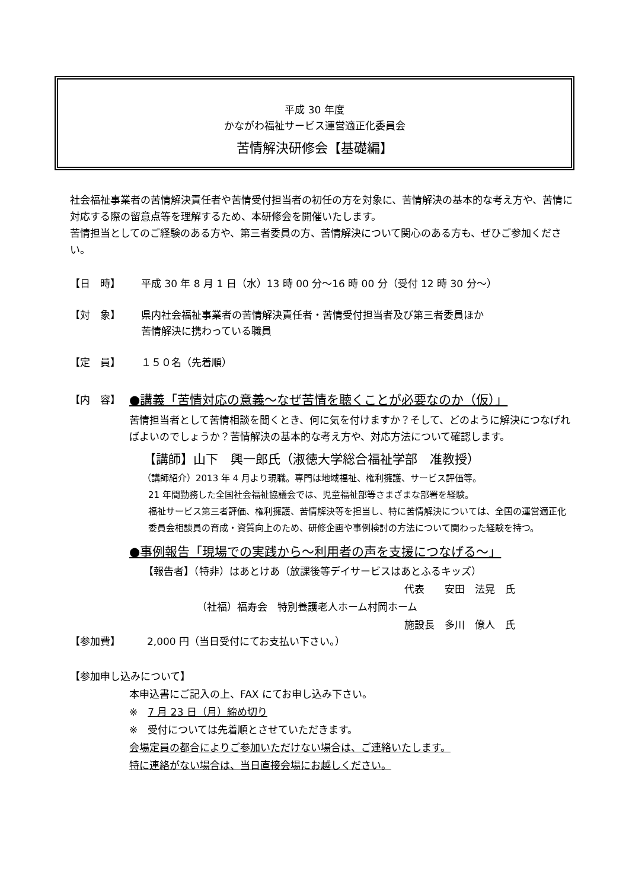平成 30 年度
かながわ福祉サービス運営適正化委員会
苦情解決研修会【基礎編】
社会福祉事業者の苦情解決責任者や苦情受付担当者の初任の方を対象に、苦情解決の基本的な考え方や、苦情に対応する際の留意点等を理解するため、本研修会を開催いたします。
苦情担当としてのご経験のある方や、第三者委員の方、苦情解決について関心のある方も、ぜひご参加ください。
【日　時】 平成 30 年 8 月 1 日（水）13 時 00 分～16 時 00 分（受付 12 時 30 分～）
【対　象】 県内社会福祉事業者の苦情解決責任者・苦情受付担当者及び第三者委員ほか
苦情解決に携わっている職員
【定　員】 １５０名（先着順）
【内　容】 ●講義「苦情対応の意義～なぜ苦情を聴くことが必要なのか（仮）」
苦情担当者として苦情相談を聞くとき、何に気を付けますか？そして、どのように解決につなげればよいのでしょうか？苦情解決の基本的な考え方や、対応方法について確認します。
【講師】山下　興一郎氏（淑徳大学総合福祉学部　准教授）
（講師紹介）2013 年 4 月より現職。専門は地域福祉、権利擁護、サービス評価等。
21 年間勤務した全国社会福祉協議会では、児童福祉部等さまざまな部署を経験。
福祉サービス第三者評価、権利擁護、苦情解決等を担当し、特に苦情解決については、全国の運営適正化委員会相談員の育成・資質向上のため、研修企画や事例検討の方法について関わった経験を持つ。
●事例報告「現場での実践から～利用者の声を支援につなげる～」
【報告者】（特非）はあとけあ（放課後等デイサービスはあとふるキッズ）
代表　　安田　法晃　氏
（社福）福寿会　特別養護老人ホーム村岡ホーム
施設長　多川　僚人　氏
【参加費】 2,000 円（当日受付にてお支払い下さい。）
【参加申し込みについて】
本申込書にご記入の上、FAX にてお申し込み下さい。
※　7 月 23 日（月）締め切り
※　受付については先着順とさせていただきます。
会場定員の都合によりご参加いただけない場合は、ご連絡いたします。
特に連絡がない場合は、当日直接会場にお越しください。